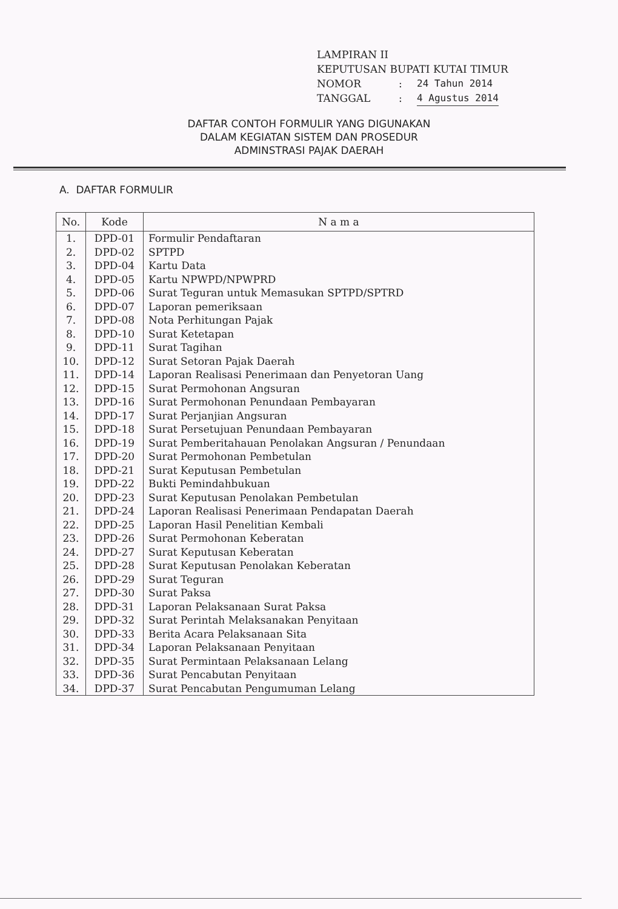LAMPIRAN II
KEPUTUSAN BUPATI KUTAI TIMUR
| NOMOR | : | 24 Tahun 2014 |
| TANGGAL | : | 4 Agustus 2014 |
DAFTAR CONTOH FORMULIR YANG DIGUNAKAN
DALAM KEGIATAN SISTEM DAN PROSEDUR
ADMINSTRASI PAJAK DAERAH
A. DAFTAR FORMULIR
| No. | Kode | N a m a |
| --- | --- | --- |
| 1. | DPD-01 | Formulir Pendaftaran |
| 2. | DPD-02 | SPTPD |
| 3. | DPD-04 | Kartu Data |
| 4. | DPD-05 | Kartu NPWPD/NPWPRD |
| 5. | DPD-06 | Surat Teguran untuk Memasukan SPTPD/SPTRD |
| 6. | DPD-07 | Laporan pemeriksaan |
| 7. | DPD-08 | Nota Perhitungan Pajak |
| 8. | DPD-10 | Surat Ketetapan |
| 9. | DPD-11 | Surat Tagihan |
| 10. | DPD-12 | Surat Setoran Pajak Daerah |
| 11. | DPD-14 | Laporan Realisasi Penerimaan dan Penyetoran Uang |
| 12. | DPD-15 | Surat Permohonan Angsuran |
| 13. | DPD-16 | Surat Permohonan Penundaan Pembayaran |
| 14. | DPD-17 | Surat Perjanjian Angsuran |
| 15. | DPD-18 | Surat Persetujuan Penundaan Pembayaran |
| 16. | DPD-19 | Surat Pemberitahauan Penolakan Angsuran / Penundaan |
| 17. | DPD-20 | Surat Permohonan Pembetulan |
| 18. | DPD-21 | Surat Keputusan Pembetulan |
| 19. | DPD-22 | Bukti Pemindahbukuan |
| 20. | DPD-23 | Surat Keputusan Penolakan Pembetulan |
| 21. | DPD-24 | Laporan Realisasi Penerimaan Pendapatan Daerah |
| 22. | DPD-25 | Laporan Hasil Penelitian Kembali |
| 23. | DPD-26 | Surat Permohonan Keberatan |
| 24. | DPD-27 | Surat Keputusan Keberatan |
| 25. | DPD-28 | Surat Keputusan Penolakan Keberatan |
| 26. | DPD-29 | Surat Teguran |
| 27. | DPD-30 | Surat Paksa |
| 28. | DPD-31 | Laporan Pelaksanaan Surat Paksa |
| 29. | DPD-32 | Surat Perintah Melaksanakan Penyitaan |
| 30. | DPD-33 | Berita Acara Pelaksanaan Sita |
| 31. | DPD-34 | Laporan Pelaksanaan Penyitaan |
| 32. | DPD-35 | Surat Permintaan Pelaksanaan Lelang |
| 33. | DPD-36 | Surat Pencabutan Penyitaan |
| 34. | DPD-37 | Surat Pencabutan Pengumuman Lelang |